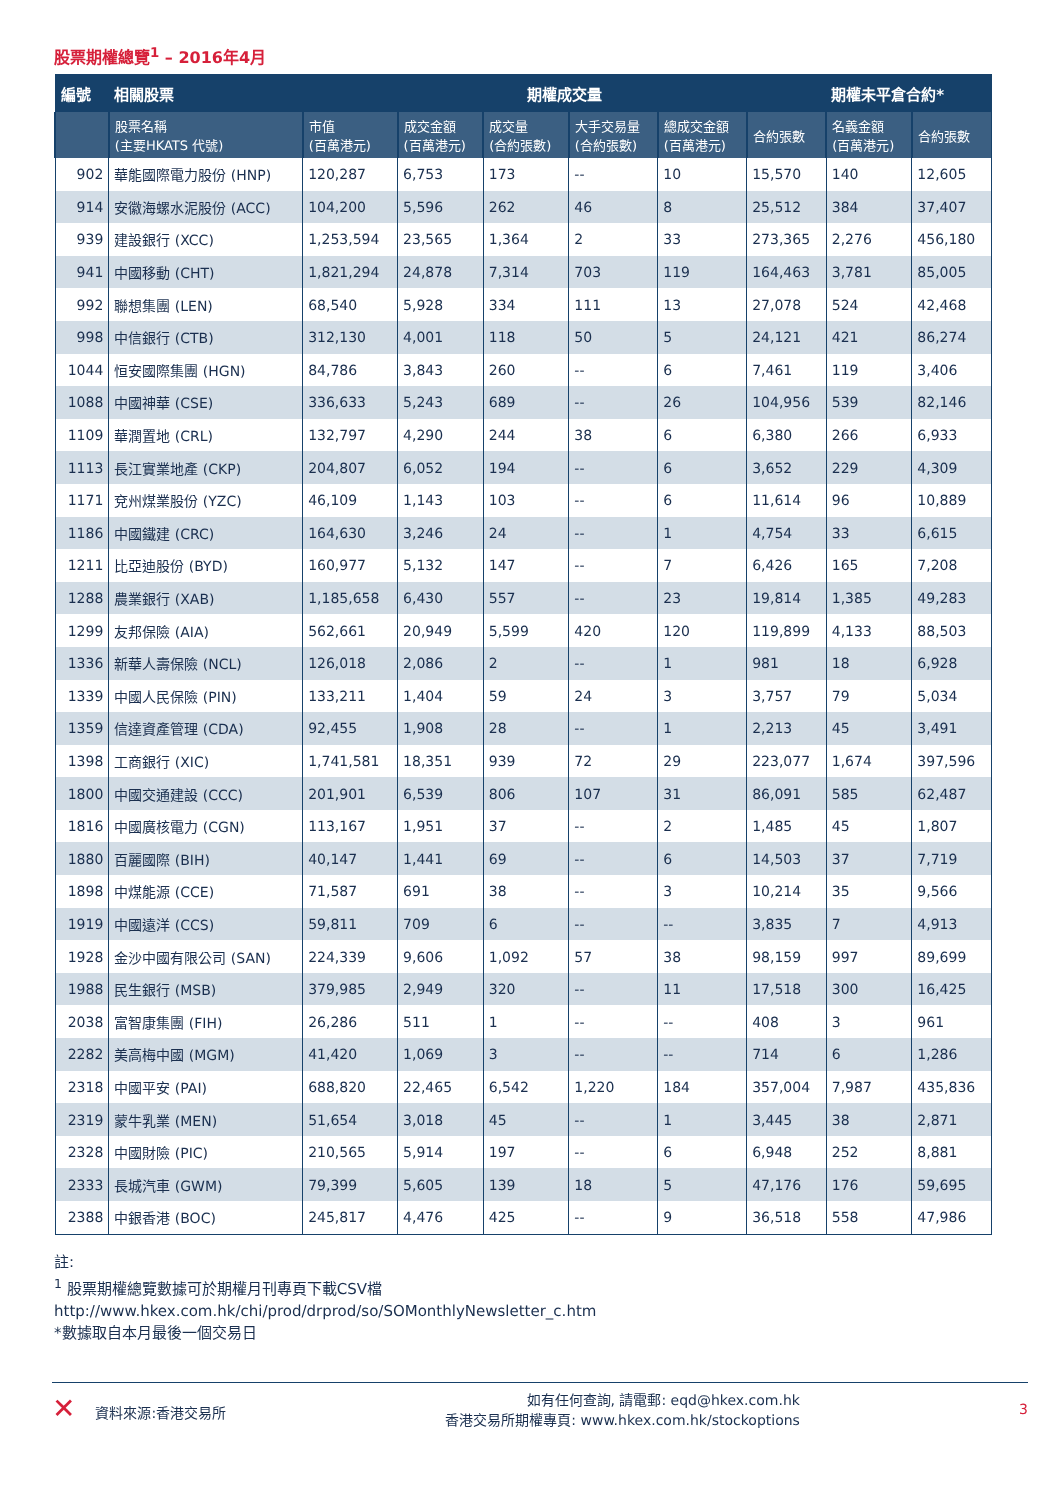股票期權總覽<sup>1</sup> – 2016年4月
| 編號 | 相關股票 | 期權成交量 | | | | | | 期權未平倉合約* | |
| --- | --- | --- | --- | --- | --- | --- | --- | --- | --- |
| | 股票名稱 (主要HKATS 代號) | 市值 (百萬港元) | 成交金額 (百萬港元) | 成交量 (合約張數) | 大手交易量 (合約張數) | 總成交金額 (百萬港元) | 合約張數 | 名義金額 (百萬港元) | 合約張數 |
| 902 | 華能國際電力股份 (HNP) | 120,287 | 6,753 | 173 | -- | 10 | 15,570 | 140 | 12,605 |
| 914 | 安徽海螺水泥股份 (ACC) | 104,200 | 5,596 | 262 | 46 | 8 | 25,512 | 384 | 37,407 |
| 939 | 建設銀行 (XCC) | 1,253,594 | 23,565 | 1,364 | 2 | 33 | 273,365 | 2,276 | 456,180 |
| 941 | 中國移動 (CHT) | 1,821,294 | 24,878 | 7,314 | 703 | 119 | 164,463 | 3,781 | 85,005 |
| 992 | 聯想集團 (LEN) | 68,540 | 5,928 | 334 | 111 | 13 | 27,078 | 524 | 42,468 |
| 998 | 中信銀行 (CTB) | 312,130 | 4,001 | 118 | 50 | 5 | 24,121 | 421 | 86,274 |
| 1044 | 恒安國際集團 (HGN) | 84,786 | 3,843 | 260 | -- | 6 | 7,461 | 119 | 3,406 |
| 1088 | 中國神華 (CSE) | 336,633 | 5,243 | 689 | -- | 26 | 104,956 | 539 | 82,146 |
| 1109 | 華潤置地 (CRL) | 132,797 | 4,290 | 244 | 38 | 6 | 6,380 | 266 | 6,933 |
| 1113 | 長江實業地產 (CKP) | 204,807 | 6,052 | 194 | -- | 6 | 3,652 | 229 | 4,309 |
| 1171 | 兗州煤業股份 (YZC) | 46,109 | 1,143 | 103 | -- | 6 | 11,614 | 96 | 10,889 |
| 1186 | 中國鐵建 (CRC) | 164,630 | 3,246 | 24 | -- | 1 | 4,754 | 33 | 6,615 |
| 1211 | 比亞迪股份 (BYD) | 160,977 | 5,132 | 147 | -- | 7 | 6,426 | 165 | 7,208 |
| 1288 | 農業銀行 (XAB) | 1,185,658 | 6,430 | 557 | -- | 23 | 19,814 | 1,385 | 49,283 |
| 1299 | 友邦保險 (AIA) | 562,661 | 20,949 | 5,599 | 420 | 120 | 119,899 | 4,133 | 88,503 |
| 1336 | 新華人壽保險 (NCL) | 126,018 | 2,086 | 2 | -- | 1 | 981 | 18 | 6,928 |
| 1339 | 中國人民保險 (PIN) | 133,211 | 1,404 | 59 | 24 | 3 | 3,757 | 79 | 5,034 |
| 1359 | 信達資產管理 (CDA) | 92,455 | 1,908 | 28 | -- | 1 | 2,213 | 45 | 3,491 |
| 1398 | 工商銀行 (XIC) | 1,741,581 | 18,351 | 939 | 72 | 29 | 223,077 | 1,674 | 397,596 |
| 1800 | 中國交通建設 (CCC) | 201,901 | 6,539 | 806 | 107 | 31 | 86,091 | 585 | 62,487 |
| 1816 | 中國廣核電力 (CGN) | 113,167 | 1,951 | 37 | -- | 2 | 1,485 | 45 | 1,807 |
| 1880 | 百麗國際 (BIH) | 40,147 | 1,441 | 69 | -- | 6 | 14,503 | 37 | 7,719 |
| 1898 | 中煤能源 (CCE) | 71,587 | 691 | 38 | -- | 3 | 10,214 | 35 | 9,566 |
| 1919 | 中國遠洋 (CCS) | 59,811 | 709 | 6 | -- | -- | 3,835 | 7 | 4,913 |
| 1928 | 金沙中國有限公司 (SAN) | 224,339 | 9,606 | 1,092 | 57 | 38 | 98,159 | 997 | 89,699 |
| 1988 | 民生銀行 (MSB) | 379,985 | 2,949 | 320 | -- | 11 | 17,518 | 300 | 16,425 |
| 2038 | 富智康集團 (FIH) | 26,286 | 511 | 1 | -- | -- | 408 | 3 | 961 |
| 2282 | 美高梅中國 (MGM) | 41,420 | 1,069 | 3 | -- | -- | 714 | 6 | 1,286 |
| 2318 | 中國平安 (PAI) | 688,820 | 22,465 | 6,542 | 1,220 | 184 | 357,004 | 7,987 | 435,836 |
| 2319 | 蒙牛乳業 (MEN) | 51,654 | 3,018 | 45 | -- | 1 | 3,445 | 38 | 2,871 |
| 2328 | 中國財險 (PIC) | 210,565 | 5,914 | 197 | -- | 6 | 6,948 | 252 | 8,881 |
| 2333 | 長城汽車 (GWM) | 79,399 | 5,605 | 139 | 18 | 5 | 47,176 | 176 | 59,695 |
| 2388 | 中銀香港 (BOC) | 245,817 | 4,476 | 425 | -- | 9 | 36,518 | 558 | 47,986 |
註:
<sup>1</sup> 股票期權總覽數據可於期權月刊專頁下載CSV檔
http://www.hkex.com.hk/chi/prod/drprod/so/SOMonthlyNewsletter_c.htm
*數據取自本月最後一個交易日
✕ 資料來源:香港交易所
如有任何查詢, 請電郵: eqd@hkex.com.hk
香港交易所期權專頁: www.hkex.com.hk/stockoptions
3